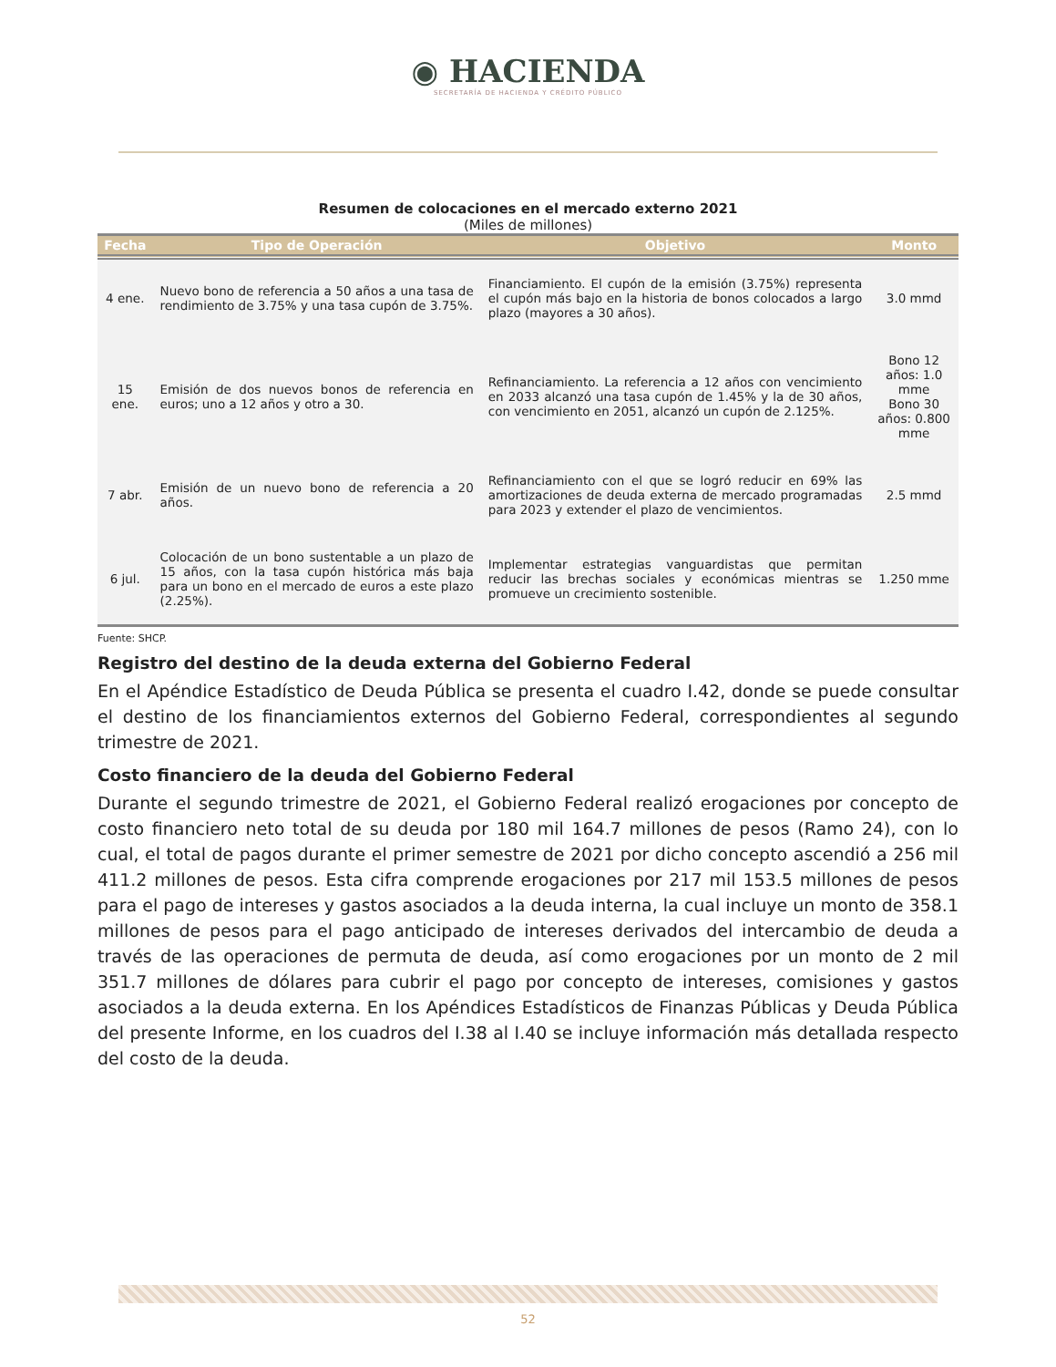◉ HACIENDA
SECRETARÍA DE HACIENDA Y CRÉDITO PÚBLICO
Resumen de colocaciones en el mercado externo 2021
(Miles de millones)
| Fecha | Tipo de Operación | Objetivo | Monto |
| --- | --- | --- | --- |
| 4 ene. | Nuevo bono de referencia a 50 años a una tasa de rendimiento de 3.75% y una tasa cupón de 3.75%. | Financiamiento. El cupón de la emisión (3.75%) representa el cupón más bajo en la historia de bonos colocados a largo plazo (mayores a 30 años). | 3.0 mmd |
| 15 ene. | Emisión de dos nuevos bonos de referencia en euros; uno a 12 años y otro a 30. | Refinanciamiento. La referencia a 12 años con vencimiento en 2033 alcanzó una tasa cupón de 1.45% y la de 30 años, con vencimiento en 2051, alcanzó un cupón de 2.125%. | Bono 12 años: 1.0 mme Bono 30 años: 0.800 mme |
| 7 abr. | Emisión de un nuevo bono de referencia a 20 años. | Refinanciamiento con el que se logró reducir en 69% las amortizaciones de deuda externa de mercado programadas para 2023 y extender el plazo de vencimientos. | 2.5 mmd |
| 6 jul. | Colocación de un bono sustentable a un plazo de 15 años, con la tasa cupón histórica más baja para un bono en el mercado de euros a este plazo (2.25%). | Implementar estrategias vanguardistas que permitan reducir las brechas sociales y económicas mientras se promueve un crecimiento sostenible. | 1.250 mme |
Fuente: SHCP.
Registro del destino de la deuda externa del Gobierno Federal
En el Apéndice Estadístico de Deuda Pública se presenta el cuadro I.42, donde se puede consultar el destino de los financiamientos externos del Gobierno Federal, correspondientes al segundo trimestre de 2021.
Costo financiero de la deuda del Gobierno Federal
Durante el segundo trimestre de 2021, el Gobierno Federal realizó erogaciones por concepto de costo financiero neto total de su deuda por 180 mil 164.7 millones de pesos (Ramo 24), con lo cual, el total de pagos durante el primer semestre de 2021 por dicho concepto ascendió a 256 mil 411.2 millones de pesos. Esta cifra comprende erogaciones por 217 mil 153.5 millones de pesos para el pago de intereses y gastos asociados a la deuda interna, la cual incluye un monto de 358.1 millones de pesos para el pago anticipado de intereses derivados del intercambio de deuda a través de las operaciones de permuta de deuda, así como erogaciones por un monto de 2 mil 351.7 millones de dólares para cubrir el pago por concepto de intereses, comisiones y gastos asociados a la deuda externa. En los Apéndices Estadísticos de Finanzas Públicas y Deuda Pública del presente Informe, en los cuadros del I.38 al I.40 se incluye información más detallada respecto del costo de la deuda.
52